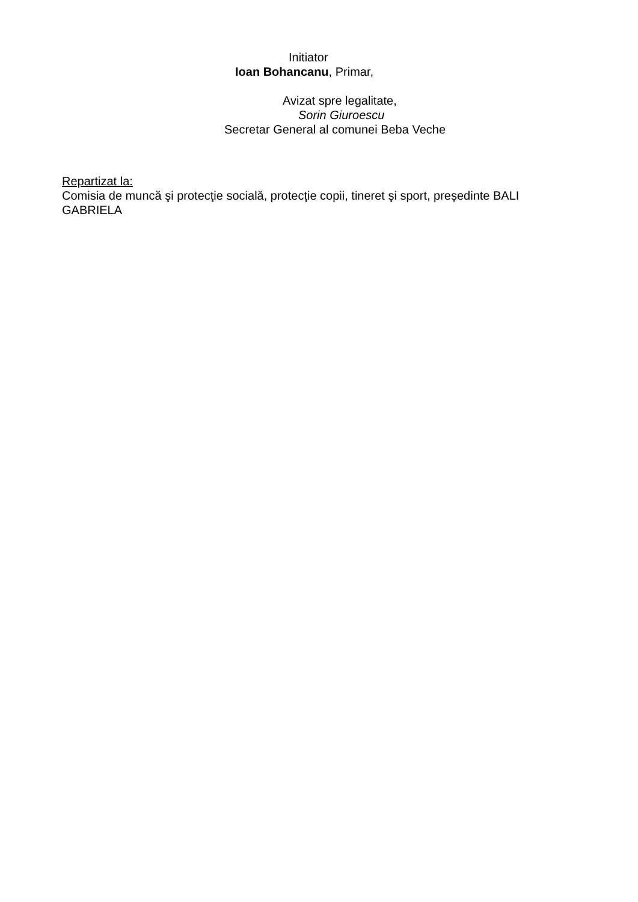Initiator
Ioan Bohancanu, Primar,
Avizat spre legalitate,
Sorin Giuroescu
Secretar General al comunei Beba Veche
Repartizat la:
Comisia de muncă şi protecţie socială, protecţie copii, tineret şi sport, președinte BALI GABRIELA